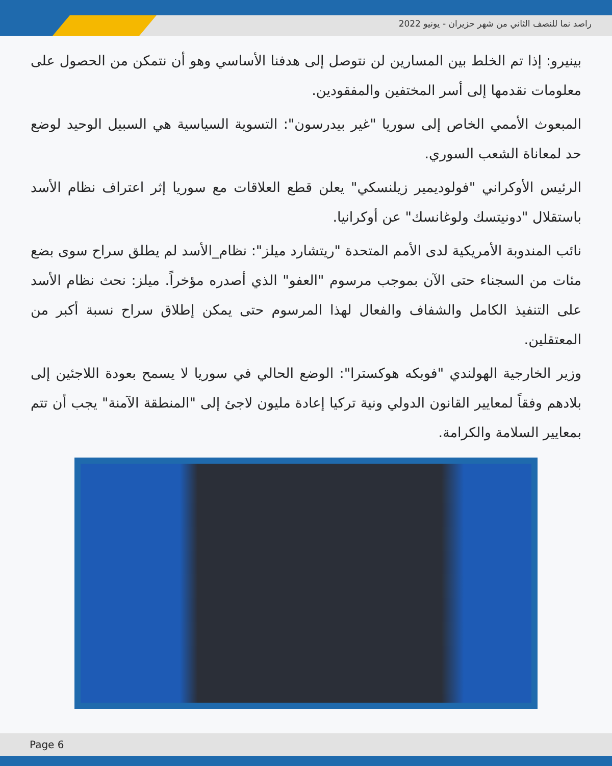راصد نما للنصف الثاني من شهر حزيران - يونيو 2022
بينيرو: إذا تم الخلط بين المسارين لن نتوصل إلى هدفنا الأساسي وهو أن نتمكن من الحصول على معلومات نقدمها إلى أسر المختفين والمفقودين.
المبعوث الأممي الخاص إلى سوريا "غير بيدرسون": التسوية السياسية هي السبيل الوحيد لوضع حد لمعاناة الشعب السوري.
الرئيس الأوكراني "فولوديمير زيلنسكي" يعلن قطع العلاقات مع سوريا إثر اعتراف نظام الأسد باستقلال "دونيتسك ولوغانسك" عن أوكرانيا.
نائب المندوبة الأمريكية لدى الأمم المتحدة "ريتشارد ميلز": نظام_الأسد لم يطلق سراح سوى بضع مئات من السجناء حتى الآن بموجب مرسوم "العفو" الذي أصدره مؤخراً. ميلز: نحث نظام الأسد على التنفيذ الكامل والشفاف والفعال لهذا المرسوم حتى يمكن إطلاق سراح نسبة أكبر من المعتقلين.
وزير الخارجية الهولندي "فوبكه هوكسترا": الوضع الحالي في سوريا لا يسمح بعودة اللاجئين إلى بلادهم وفقاً لمعايير القانون الدولي ونية تركيا إعادة مليون لاجئ إلى "المنطقة الآمنة" يجب أن تتم بمعايير السلامة والكرامة.
Page 6